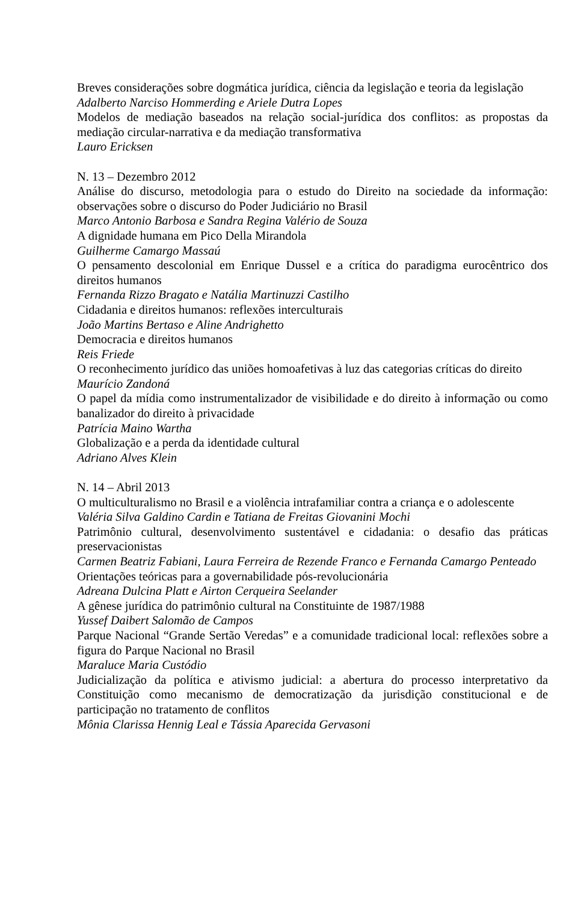Breves considerações sobre dogmática jurídica, ciência da legislação e teoria da legislação
Adalberto Narciso Hommerding e Ariele Dutra Lopes
Modelos de mediação baseados na relação social-jurídica dos conflitos: as propostas da mediação circular-narrativa e da mediação transformativa
Lauro Ericksen
N. 13 – Dezembro 2012
Análise do discurso, metodologia para o estudo do Direito na sociedade da informação: observações sobre o discurso do Poder Judiciário no Brasil
Marco Antonio Barbosa e Sandra Regina Valério de Souza
A dignidade humana em Pico Della Mirandola
Guilherme Camargo Massaú
O pensamento descolonial em Enrique Dussel e a crítica do paradigma eurocêntrico dos direitos humanos
Fernanda Rizzo Bragato e Natália Martinuzzi Castilho
Cidadania e direitos humanos: reflexões interculturais
João Martins Bertaso e Aline Andrighetto
Democracia e direitos humanos
Reis Friede
O reconhecimento jurídico das uniões homoafetivas à luz das categorias críticas do direito
Maurício Zandoná
O papel da mídia como instrumentalizador de visibilidade e do direito à informação ou como banalizador do direito à privacidade
Patrícia Maino Wartha
Globalização e a perda da identidade cultural
Adriano Alves Klein
N. 14 – Abril 2013
O multiculturalismo no Brasil e a violência intrafamiliar contra a criança e o adolescente
Valéria Silva Galdino Cardin e Tatiana de Freitas Giovanini Mochi
Patrimônio cultural, desenvolvimento sustentável e cidadania: o desafio das práticas preservacionistas
Carmen Beatriz Fabiani, Laura Ferreira de Rezende Franco e Fernanda Camargo Penteado
Orientações teóricas para a governabilidade pós-revolucionária
Adreana Dulcina Platt e Airton Cerqueira Seelander
A gênese jurídica do patrimônio cultural na Constituinte de 1987/1988
Yussef Daibert Salomão de Campos
Parque Nacional “Grande Sertão Veredas” e a comunidade tradicional local: reflexões sobre a figura do Parque Nacional no Brasil
Maraluce Maria Custódio
Judicialização da política e ativismo judicial: a abertura do processo interpretativo da Constituição como mecanismo de democratização da jurisdição constitucional e de participação no tratamento de conflitos
Mônia Clarissa Hennig Leal e Tássia Aparecida Gervasoni